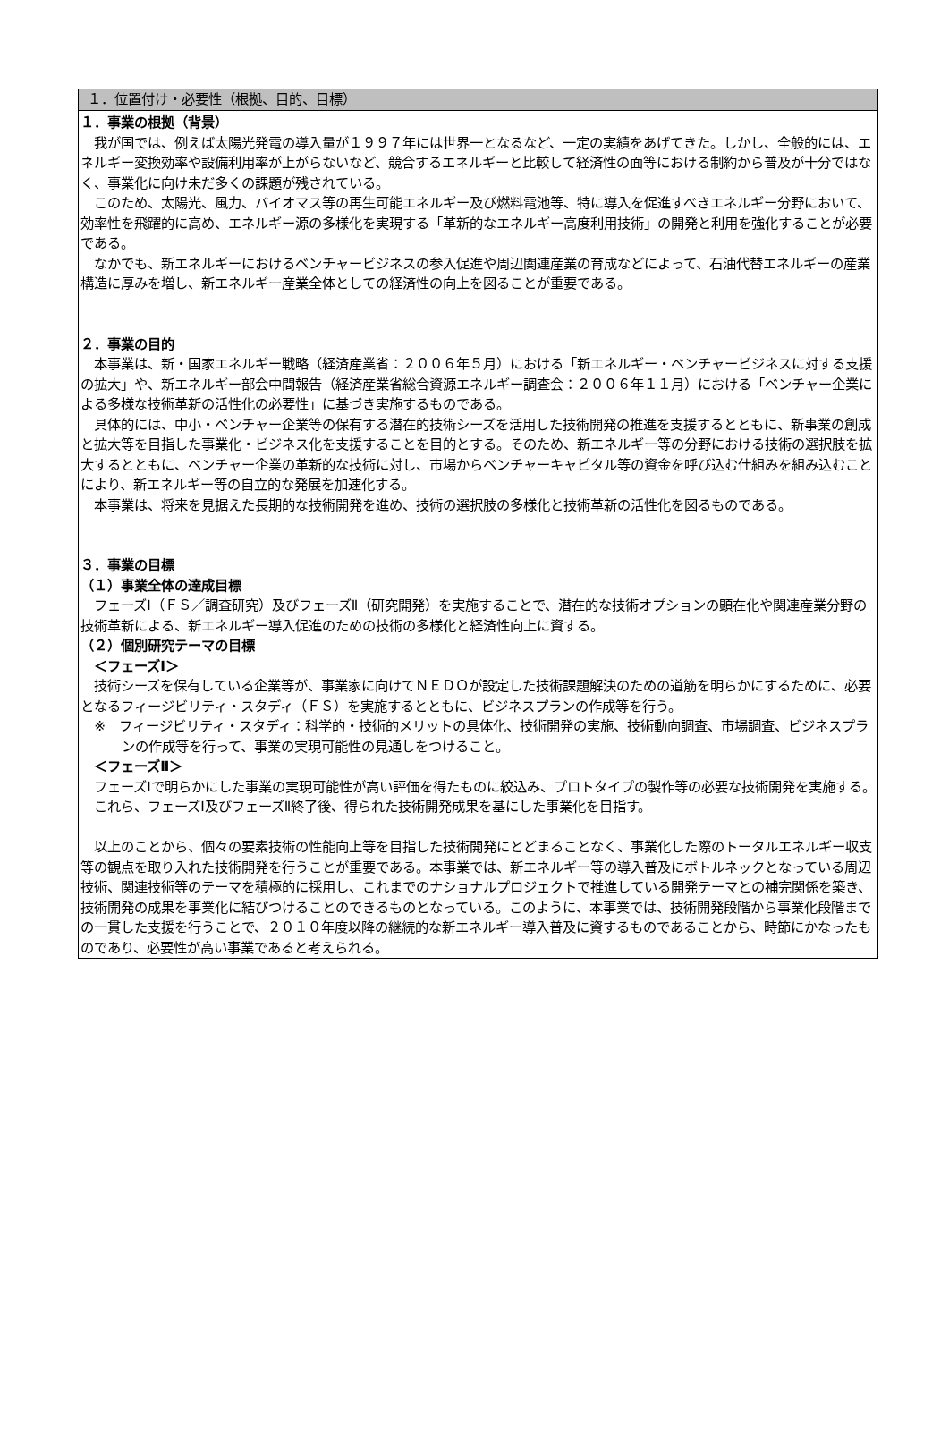１．位置付け・必要性（根拠、目的、目標）
１．事業の根拠（背景）
我が国では、例えば太陽光発電の導入量が１９９７年には世界一となるなど、一定の実績をあげてきた。しかし、全般的には、エネルギー変換効率や設備利用率が上がらないなど、競合するエネルギーと比較して経済性の面等における制約から普及が十分ではなく、事業化に向け未だ多くの課題が残されている。
このため、太陽光、風力、バイオマス等の再生可能エネルギー及び燃料電池等、特に導入を促進すべきエネルギー分野において、効率性を飛躍的に高め、エネルギー源の多様化を実現する「革新的なエネルギー高度利用技術」の開発と利用を強化することが必要である。
なかでも、新エネルギーにおけるベンチャービジネスの参入促進や周辺関連産業の育成などによって、石油代替エネルギーの産業構造に厚みを増し、新エネルギー産業全体としての経済性の向上を図ることが重要である。
２．事業の目的
本事業は、新・国家エネルギー戦略（経済産業省：２００６年５月）における「新エネルギー・ベンチャービジネスに対する支援の拡大」や、新エネルギー部会中間報告（経済産業省総合資源エネルギー調査会：２００６年１１月）における「ベンチャー企業による多様な技術革新の活性化の必要性」に基づき実施するものである。
具体的には、中小・ベンチャー企業等の保有する潜在的技術シーズを活用した技術開発の推進を支援するとともに、新事業の創成と拡大等を目指した事業化・ビジネス化を支援することを目的とする。そのため、新エネルギー等の分野における技術の選択肢を拡大するとともに、ベンチャー企業の革新的な技術に対し、市場からベンチャーキャピタル等の資金を呼び込む仕組みを組み込むことにより、新エネルギー等の自立的な発展を加速化する。
本事業は、将来を見据えた長期的な技術開発を進め、技術の選択肢の多様化と技術革新の活性化を図るものである。
３．事業の目標
（１）事業全体の達成目標
フェーズⅠ（ＦＳ／調査研究）及びフェーズⅡ（研究開発）を実施することで、潜在的な技術オプションの顕在化や関連産業分野の技術革新による、新エネルギー導入促進のための技術の多様化と経済性向上に資する。
（２）個別研究テーマの目標
＜フェーズⅠ＞
技術シーズを保有している企業等が、事業家に向けてＮＥＤＯが設定した技術課題解決のための道筋を明らかにするために、必要となるフィージビリティ・スタディ（ＦＳ）を実施するとともに、ビジネスプランの作成等を行う。
※　フィージビリティ・スタディ：科学的・技術的メリットの具体化、技術開発の実施、技術動向調査、市場調査、ビジネスプランの作成等を行って、事業の実現可能性の見通しをつけること。
＜フェーズⅡ＞
フェーズⅠで明らかにした事業の実現可能性が高い評価を得たものに絞込み、プロトタイプの製作等の必要な技術開発を実施する。
これら、フェーズⅠ及びフェーズⅡ終了後、得られた技術開発成果を基にした事業化を目指す。
以上のことから、個々の要素技術の性能向上等を目指した技術開発にとどまることなく、事業化した際のトータルエネルギー収支等の観点を取り入れた技術開発を行うことが重要である。本事業では、新エネルギー等の導入普及にボトルネックとなっている周辺技術、関連技術等のテーマを積極的に採用し、これまでのナショナルプロジェクトで推進している開発テーマとの補完関係を築き、技術開発の成果を事業化に結びつけることのできるものとなっている。このように、本事業では、技術開発段階から事業化段階までの一貫した支援を行うことで、２０１０年度以降の継続的な新エネルギー導入普及に資するものであることから、時節にかなったものであり、必要性が高い事業であると考えられる。